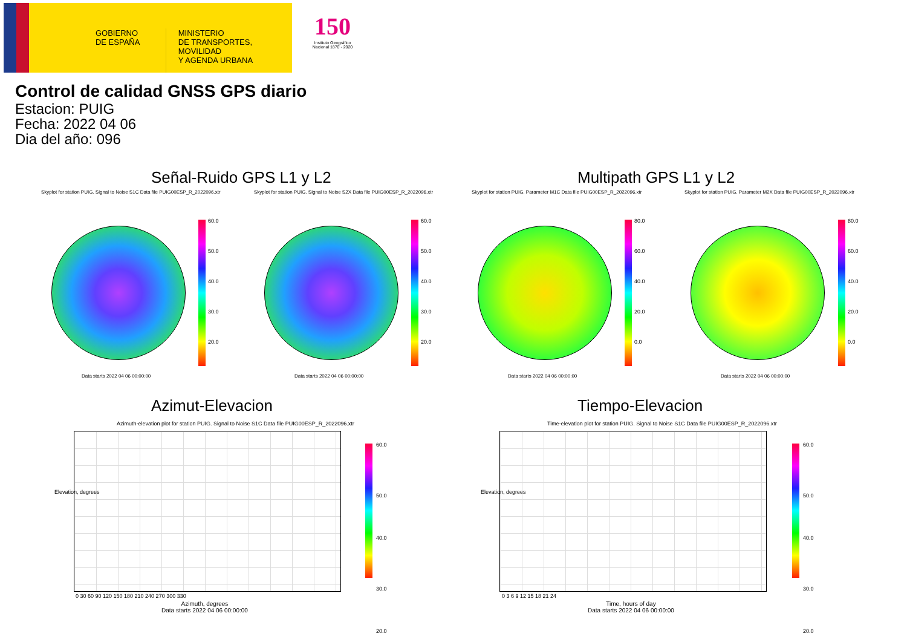GOBIERNO DE ESPAÑA
MINISTERIO
DE TRANSPORTES, MOVILIDAD
Y AGENDA URBANA
150
Instituto Geográfico Nacional 1870 - 2020
Control de calidad GNSS GPS diario
Estacion: PUIG
Fecha: 2022 04 06
Dia del año: 096
Señal-Ruido GPS L1 y L2 Multipath GPS L1 y L2
Skyplot for station PUIG. Signal to Noise S1C Data file PUIG00ESP_R_2022096.xtr
Skyplot for station PUIG. Signal to Noise S2X Data file PUIG00ESP_R_2022096.xtr
Skyplot for station PUIG. Parameter M1C Data file PUIG00ESP_R_2022096.xtr
Skyplot for station PUIG. Parameter M2X Data file PUIG00ESP_R_2022096.xtr
60.0
50.0
40.0
30.0
20.0
60.0
50.0
40.0
30.0
20.0
80.0
60.0
40.0
20.0
0.0
80.0
60.0
40.0
20.0
0.0
Data starts 2022 04 06 00:00:00
Data starts 2022 04 06 00:00:00
Data starts 2022 04 06 00:00:00
Data starts 2022 04 06 00:00:00
Azimut-Elevacion Tiempo-Elevacion
Azimuth-elevation plot for station PUIG. Signal to Noise S1C Data file PUIG00ESP_R_2022096.xtr
Time-elevation plot for station PUIG. Signal to Noise S1C Data file PUIG00ESP_R_2022096.xtr
Elevation, degrees Elevation, degrees
0 30 60 90 120 150 180 210 240 270 300 330
0 3 6 9 12 15 18 21 24
Azimuth, degrees
Data starts 2022 04 06 00:00:00
Time, hours of day
Data starts 2022 04 06 00:00:00
60.0
50.0
40.0
30.0
20.0
60.0
50.0
40.0
30.0
20.0